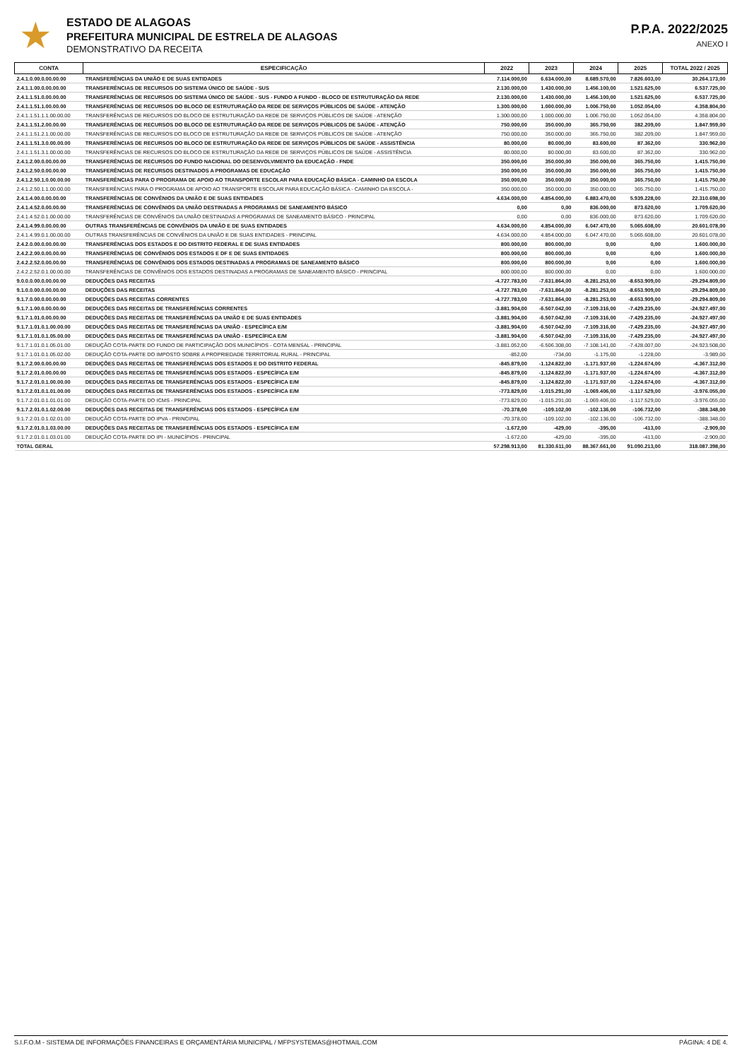★
ESTADO DE ALAGOAS
PREFEITURA MUNICIPAL DE ESTRELA DE ALAGOAS
DEMONSTRATIVO DA RECEITA
P.P.A. 2022/2025
ANEXO I
| CONTA | ESPECIFICAÇÃO | 2022 | 2023 | 2024 | 2025 | TOTAL 2022 / 2025 |
| --- | --- | --- | --- | --- | --- | --- |
| 2.4.1.0.00.0.00.00.00 | TRANSFERÊNCIAS DA UNIÃO E DE SUAS ENTIDADES | 7.114.000,00 | 6.634.000,00 | 8.689.570,00 | 7.826.603,00 | 30.264.173,00 |
| 2.4.1.1.00.0.00.00.00 | TRANSFERÊNCIAS DE RECURSOS DO SISTEMA ÚNICO DE SAÚDE - SUS | 2.130.000,00 | 1.430.000,00 | 1.456.100,00 | 1.521.625,00 | 6.537.725,00 |
| 2.4.1.1.51.0.00.00.00 | TRANSFERÊNCIAS DE RECURSOS DO SISTEMA ÚNICO DE SAÚDE - SUS - FUNDO A FUNDO - BLOCO DE ESTRUTURAÇÃO DA REDE | 2.130.000,00 | 1.430.000,00 | 1.456.100,00 | 1.521.625,00 | 6.537.725,00 |
| 2.4.1.1.51.1.00.00.00 | TRANSFERÊNCIAS DE RECURSOS DO BLOCO DE ESTRUTURAÇÃO DA REDE DE SERVIÇOS PÚBLICOS DE SAÚDE - ATENÇÃO | 1.300.000,00 | 1.000.000,00 | 1.006.750,00 | 1.052.054,00 | 4.358.804,00 |
| 2.4.1.1.51.1.1.00.00.00 | TRANSFERÊNCIAS DE RECURSOS DO BLOCO DE ESTRUTURAÇÃO DA REDE DE SERVIÇOS PÚBLICOS DE SAÚDE - ATENÇÃO | 1.300.000,00 | 1.000.000,00 | 1.006.750,00 | 1.052.054,00 | 4.358.804,00 |
| 2.4.1.1.51.2.00.00.00 | TRANSFERÊNCIAS DE RECURSOS DO BLOCO DE ESTRUTURAÇÃO DA REDE DE SERVIÇOS PÚBLICOS DE SAÚDE - ATENÇÃO | 750.000,00 | 350.000,00 | 365.750,00 | 382.209,00 | 1.847.959,00 |
| 2.4.1.1.51.2.1.00.00.00 | TRANSFERÊNCIAS DE RECURSOS DO BLOCO DE ESTRUTURAÇÃO DA REDE DE SERVIÇOS PÚBLICOS DE SAÚDE - ATENÇÃO | 750.000,00 | 350.000,00 | 365.750,00 | 382.209,00 | 1.847.959,00 |
| 2.4.1.1.51.3.0.00.00.00 | TRANSFERÊNCIAS DE RECURSOS DO BLOCO DE ESTRUTURAÇÃO DA REDE DE SERVIÇOS PÚBLICOS DE SAÚDE - ASSISTÊNCIA | 80.000,00 | 80.000,00 | 83.600,00 | 87.362,00 | 330.962,00 |
| 2.4.1.1.51.3.1.00.00.00 | TRANSFERÊNCIAS DE RECURSOS DO BLOCO DE ESTRUTURAÇÃO DA REDE DE SERVIÇOS PÚBLICOS DE SAÚDE - ASSISTÊNCIA | 80.000,00 | 80.000,00 | 83.600,00 | 87.362,00 | 330.962,00 |
| 2.4.1.2.00.0.00.00.00 | TRANSFERÊNCIAS DE RECURSOS DO FUNDO NACIONAL DO DESENVOLVIMENTO DA EDUCAÇÃO - FNDE | 350.000,00 | 350.000,00 | 350.000,00 | 365.750,00 | 1.415.750,00 |
| 2.4.1.2.50.0.00.00.00 | TRANSFERÊNCIAS DE RECURSOS DESTINADOS A PROGRAMAS DE EDUCAÇÃO | 350.000,00 | 350.000,00 | 350.000,00 | 365.750,00 | 1.415.750,00 |
| 2.4.1.2.50.1.0.00.00.00 | TRANSFERÊNCIAS PARA O PROGRAMA DE APOIO AO TRANSPORTE ESCOLAR PARA EDUCAÇÃO BÁSICA - CAMINHO DA ESCOLA | 350.000,00 | 350.000,00 | 350.000,00 | 365.750,00 | 1.415.750,00 |
| 2.4.1.2.50.1.1.00.00.00 | TRANSFERÊNCIAS PARA O PROGRAMA DE APOIO AO TRANSPORTE ESCOLAR PARA EDUCAÇÃO BÁSICA - CAMINHO DA ESCOLA - | 350.000,00 | 350.000,00 | 350.000,00 | 365.750,00 | 1.415.750,00 |
| 2.4.1.4.00.0.00.00.00 | TRANSFERÊNCIAS DE CONVÊNIOS DA UNIÃO E DE SUAS ENTIDADES | 4.634.000,00 | 4.854.000,00 | 6.883.470,00 | 5.939.228,00 | 22.310.698,00 |
| 2.4.1.4.52.0.00.00.00 | TRANSFERÊNCIAS DE CONVÊNIOS DA UNIÃO DESTINADAS A PROGRAMAS DE SANEAMENTO BÁSICO | 0,00 | 0,00 | 836.000,00 | 873.620,00 | 1.709.620,00 |
| 2.4.1.4.52.0.1.00.00.00 | TRANSFERÊNCIAS DE CONVÊNIOS DA UNIÃO DESTINADAS A PROGRAMAS DE SANEAMENTO BÁSICO - PRINCIPAL | 0,00 | 0,00 | 836.000,00 | 873.620,00 | 1.709.620,00 |
| 2.4.1.4.99.0.00.00.00 | OUTRAS TRANSFERÊNCIAS DE CONVÊNIOS DA UNIÃO E DE SUAS ENTIDADES | 4.634.000,00 | 4.854.000,00 | 6.047.470,00 | 5.065.608,00 | 20.601.078,00 |
| 2.4.1.4.99.0.1.00.00.00 | OUTRAS TRANSFERÊNCIAS DE CONVÊNIOS DA UNIÃO E DE SUAS ENTIDADES - PRINCIPAL | 4.634.000,00 | 4.854.000,00 | 6.047.470,00 | 5.065.608,00 | 20.601.078,00 |
| 2.4.2.0.00.0.00.00.00 | TRANSFERÊNCIAS DOS ESTADOS E DO DISTRITO FEDERAL E DE SUAS ENTIDADES | 800.000,00 | 800.000,00 | 0,00 | 0,00 | 1.600.000,00 |
| 2.4.2.2.00.0.00.00.00 | TRANSFERÊNCIAS DE CONVÊNIOS DOS ESTADOS E DF E DE SUAS ENTIDADES | 800.000,00 | 800.000,00 | 0,00 | 0,00 | 1.600.000,00 |
| 2.4.2.2.52.0.00.00.00 | TRANSFERÊNCIAS DE CONVÊNIOS DOS ESTADOS DESTINADAS A PROGRAMAS DE SANEAMENTO BÁSICO | 800.000,00 | 800.000,00 | 0,00 | 0,00 | 1.600.000,00 |
| 2.4.2.2.52.0.1.00.00.00 | TRANSFERÊNCIAS DE CONVÊNIOS DOS ESTADOS DESTINADAS A PROGRAMAS DE SANEAMENTO BÁSICO - PRINCIPAL | 800.000,00 | 800.000,00 | 0,00 | 0,00 | 1.600.000,00 |
| 9.0.0.0.00.0.00.00.00 | DEDUÇÕES DAS RECEITAS | -4.727.783,00 | -7.631.864,00 | -8.281.253,00 | -8.653.909,00 | -29.294.809,00 |
| 9.1.0.0.00.0.00.00.00 | DEDUÇÕES DAS RECEITAS | -4.727.783,00 | -7.631.864,00 | -8.281.253,00 | -8.653.909,00 | -29.294.809,00 |
| 9.1.7.0.00.0.00.00.00 | DEDUÇÕES DAS RECEITAS CORRENTES | -4.727.783,00 | -7.631.864,00 | -8.281.253,00 | -8.653.909,00 | -29.294.809,00 |
| 9.1.7.1.00.0.00.00.00 | DEDUÇÕES DAS RECEITAS DE TRANSFERÊNCIAS CORRENTES | -3.881.904,00 | -6.507.042,00 | -7.109.316,00 | -7.429.235,00 | -24.927.497,00 |
| 9.1.7.1.01.0.00.00.00 | DEDUÇÕES DAS RECEITAS DE TRANSFERÊNCIAS DA UNIÃO E DE SUAS ENTIDADES | -3.881.904,00 | -6.507.042,00 | -7.109.316,00 | -7.429.235,00 | -24.927.497,00 |
| 9.1.7.1.01.0.1.00.00.00 | DEDUÇÕES DAS RECEITAS DE TRANSFERÊNCIAS DA UNIÃO - ESPECÍFICA E/M | -3.881.904,00 | -6.507.042,00 | -7.109.316,00 | -7.429.235,00 | -24.927.497,00 |
| 9.1.7.1.01.0.1.05.00.00 | DEDUÇÕES DAS RECEITAS DE TRANSFERÊNCIAS DA UNIÃO - ESPECÍFICA E/M | -3.881.904,00 | -6.507.042,00 | -7.109.316,00 | -7.429.235,00 | -24.927.497,00 |
| 9.1.7.1.01.0.1.05.01.00 | DEDUÇÃO COTA-PARTE DO FUNDO DE PARTICIPAÇÃO DOS MUNICÍPIOS - COTA MENSAL - PRINCIPAL | -3.881.052,00 | -6.506.308,00 | -7.108.141,00 | -7.428.007,00 | -24.923.508,00 |
| 9.1.7.1.01.0.1.05.02.00 | DEDUÇÃO COTA-PARTE DO IMPOSTO SOBRE A PROPRIEDADE TERRITORIAL RURAL - PRINCIPAL | -852,00 | -734,00 | -1.175,00 | -1.228,00 | -3.989,00 |
| 9.1.7.2.00.0.00.00.00 | DEDUÇÕES DAS RECEITAS DE TRANSFERÊNCIAS DOS ESTADOS E DO DISTRITO FEDERAL | -845.879,00 | -1.124.822,00 | -1.171.937,00 | -1.224.674,00 | -4.367.312,00 |
| 9.1.7.2.01.0.00.00.00 | DEDUÇÕES DAS RECEITAS DE TRANSFERÊNCIAS DOS ESTADOS - ESPECÍFICA E/M | -845.879,00 | -1.124.822,00 | -1.171.937,00 | -1.224.674,00 | -4.367.312,00 |
| 9.1.7.2.01.0.1.00.00.00 | DEDUÇÕES DAS RECEITAS DE TRANSFERÊNCIAS DOS ESTADOS - ESPECÍFICA E/M | -845.879,00 | -1.124.822,00 | -1.171.937,00 | -1.224.674,00 | -4.367.312,00 |
| 9.1.7.2.01.0.1.01.00.00 | DEDUÇÕES DAS RECEITAS DE TRANSFERÊNCIAS DOS ESTADOS - ESPECÍFICA E/M | -773.829,00 | -1.015.291,00 | -1.069.406,00 | -1.117.529,00 | -3.976.055,00 |
| 9.1.7.2.01.0.1.01.01.00 | DEDUÇÃO COTA-PARTE DO ICMS - PRINCIPAL | -773.829,00 | -1.015.291,00 | -1.069.406,00 | -1.117.529,00 | -3.976.055,00 |
| 9.1.7.2.01.0.1.02.00.00 | DEDUÇÕES DAS RECEITAS DE TRANSFERÊNCIAS DOS ESTADOS - ESPECÍFICA E/M | -70.378,00 | -109.102,00 | -102.136,00 | -106.732,00 | -388.348,00 |
| 9.1.7.2.01.0.1.02.01.00 | DEDUÇÃO COTA-PARTE DO IPVA - PRINCIPAL | -70.378,00 | -109.102,00 | -102.136,00 | -106.732,00 | -388.348,00 |
| 9.1.7.2.01.0.1.03.00.00 | DEDUÇÕES DAS RECEITAS DE TRANSFERÊNCIAS DOS ESTADOS - ESPECÍFICA E/M | -1.672,00 | -429,00 | -395,00 | -413,00 | -2.909,00 |
| 9.1.7.2.01.0.1.03.01.00 | DEDUÇÃO COTA-PARTE DO IPI - MUNICÍPIOS - PRINCIPAL | -1.672,00 | -429,00 | -395,00 | -413,00 | -2.909,00 |
| TOTAL GERAL | | 57.298.913,00 | 81.330.611,00 | 88.367.661,00 | 91.090.213,00 | 318.087.398,00 |
S.I.F.O.M - SISTEMA DE INFORMAÇÕES FINANCEIRAS E ORÇAMENTÁRIA MUNICIPAL / MFPSYSTEMAS@HOTMAIL.COM PÁGINA: 4 DE 4.